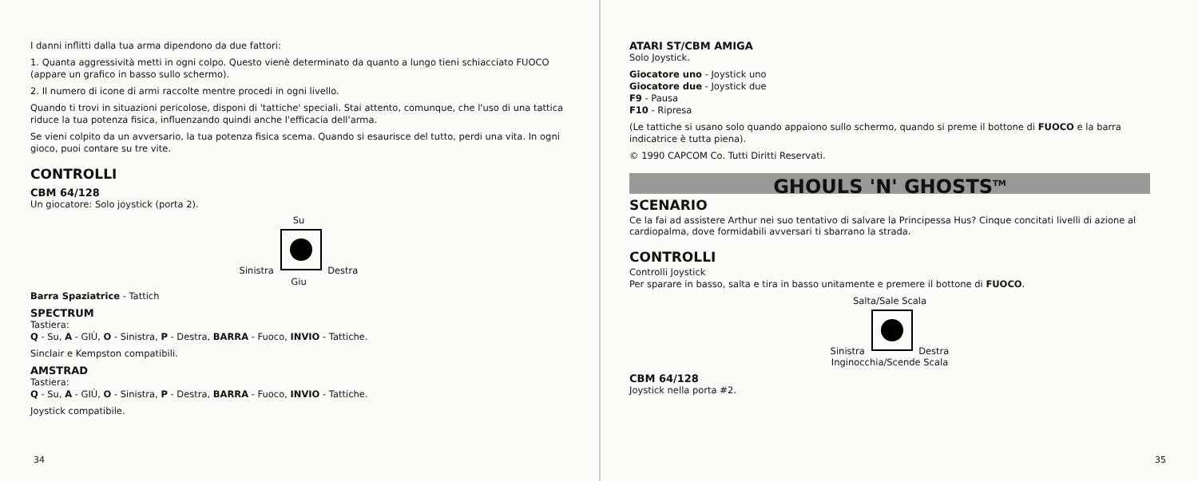I danni inflitti dalla tua arma dipendono da due fattori:
1. Quanta aggressività metti in ogni colpo. Questo vienè determinato da quanto a lungo tieni schiacciato FUOCO (appare un grafico in basso sullo schermo).
2. Il numero di icone di armi raccolte mentre procedi in ogni livello.
Quando ti trovi in situazioni pericolose, disponi di 'tattiche' speciali. Stai attento, comunque, che l'uso di una tattica riduce la tua potenza fisica, influenzando quindi anche l'efficacia dell'arma.
Se vieni colpito da un avversario, la tua potenza fisica scema. Quando si esaurisce del tutto, perdi una vita. In ogni gioco, puoi contare su tre vite.
CONTROLLI
CBM 64/128
Un giocatore: Solo joystick (porta 2).
Su
Sinistra Destra
Giu
Barra Spaziatrice - Tattich
SPECTRUM
Tastiera:
Q - Su, A - GIÙ, O - Sinistra, P - Destra, BARRA - Fuoco, INVIO - Tattiche.
Sinclair e Kempston compatibili.
AMSTRAD
Tastiera:
Q - Su, A - GIÙ, O - Sinistra, P - Destra, BARRA - Fuoco, INVIO - Tattiche.
Joystick compatibile.
34
ATARI ST/CBM AMIGA
Solo Joystick.
Giocatore uno - Joystick uno
Giocatore due - Joystick due
F9 - Pausa
F10 - Ripresa
(Le tattiche si usano solo quando appaiono sullo schermo, quando si preme il bottone di FUOCO e la barra indicatrice è tutta piena).
© 1990 CAPCOM Co. Tutti Diritti Reservati.
GHOULS 'N' GHOSTS<sup>TM</sup>
SCENARIO
Ce la fai ad assistere Arthur nei suo tentativo di salvare la Principessa Hus? Cinque concitati livelli di azione al cardiopalma, dove formidabili avversari ti sbarrano la strada.
CONTROLLI
Controlli Joystick
Per sparare in basso, salta e tira in basso unitamente e premere il bottone di FUOCO.
Salta/Sale Scala
Sinistra Destra
Inginocchia/Scende Scala
CBM 64/128
Joystick nella porta #2.
35